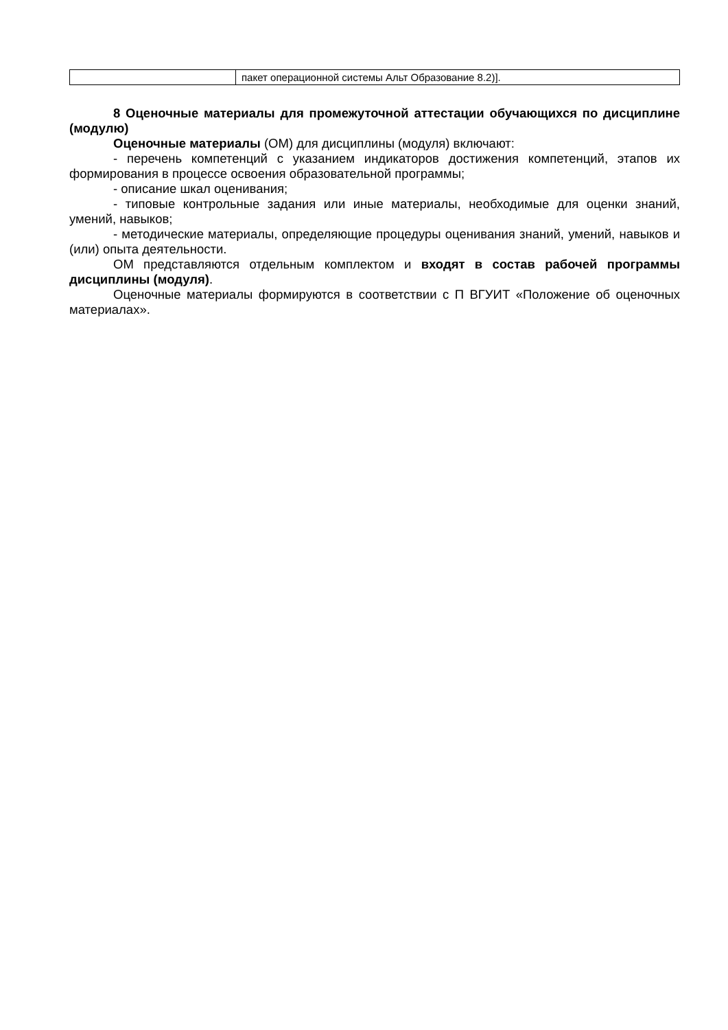| | пакет операционной системы Альт Образование 8.2)]. |
8 Оценочные материалы для промежуточной аттестации обучающихся по дисциплине (модулю)
Оценочные материалы (ОМ) для дисциплины (модуля) включают:
- перечень компетенций с указанием индикаторов достижения компетенций, этапов их формирования в процессе освоения образовательной программы;
- описание шкал оценивания;
- типовые контрольные задания или иные материалы, необходимые для оценки знаний, умений, навыков;
- методические материалы, определяющие процедуры оценивания знаний, умений, навыков и (или) опыта деятельности.
ОМ представляются отдельным комплектом и входят в состав рабочей программы дисциплины (модуля).
Оценочные материалы формируются в соответствии с П ВГУИТ «Положение об оценочных материалах».